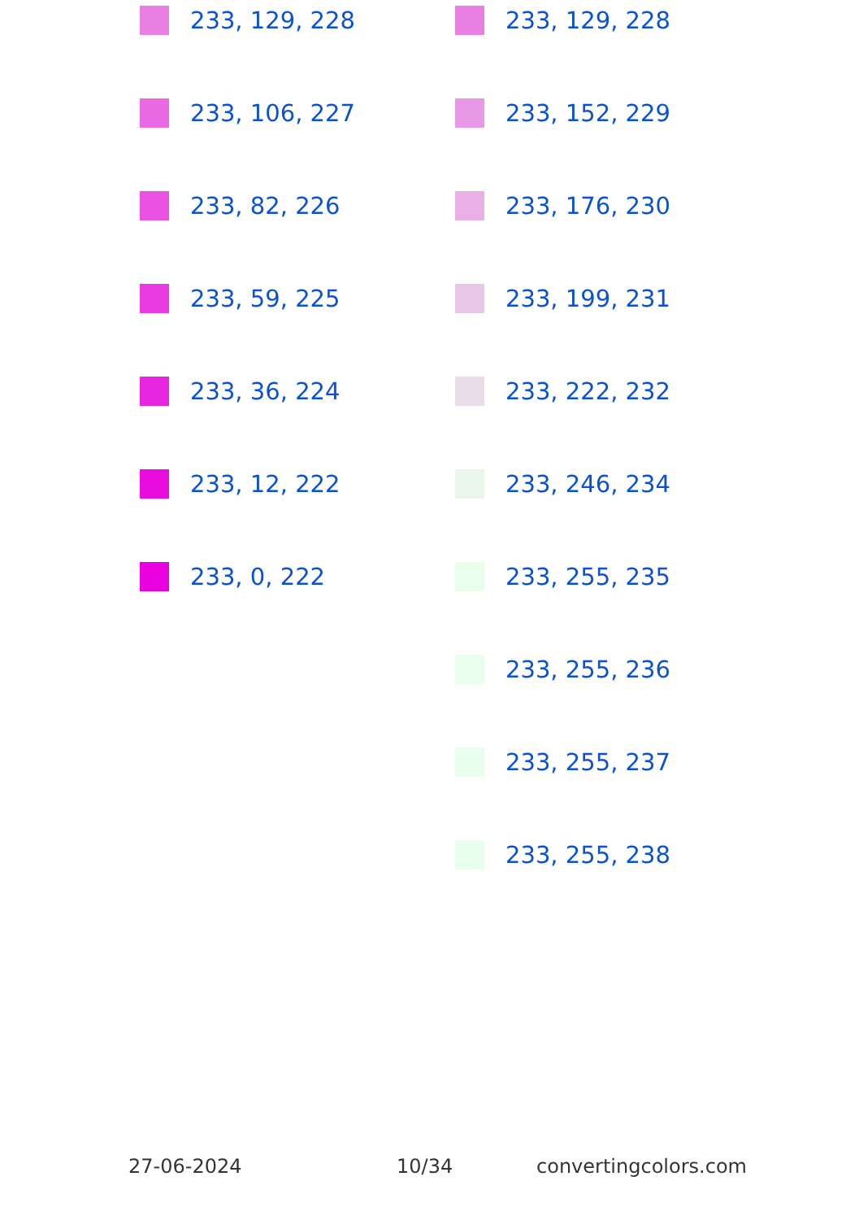233, 129, 228
233, 106, 227
233, 82, 226
233, 59, 225
233, 36, 224
233, 12, 222
233, 0, 222
233, 129, 228
233, 152, 229
233, 176, 230
233, 199, 231
233, 222, 232
233, 246, 234
233, 255, 235
233, 255, 236
233, 255, 237
233, 255, 238
27-06-2024 10/34 convertingcolors.com